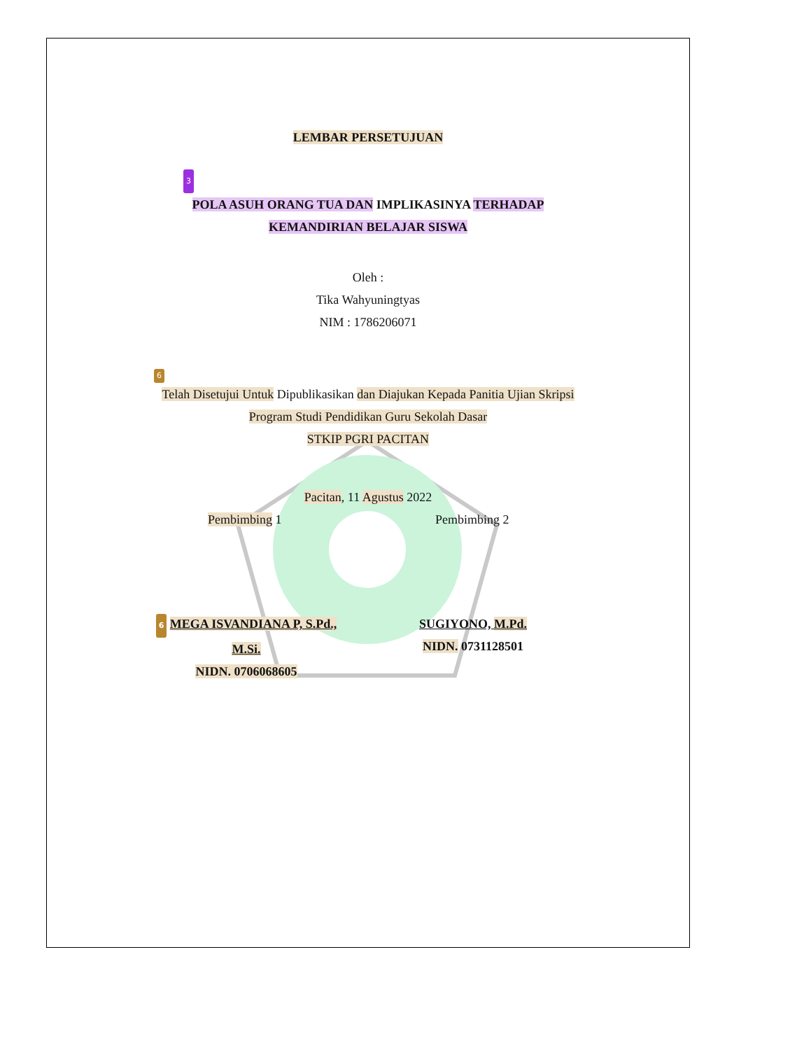LEMBAR PERSETUJUAN
3
POLA ASUH ORANG TUA DAN IMPLIKASINYA TERHADAP
KEMANDIRIAN BELAJAR SISWA
Oleh :
Tika Wahyuningtyas
NIM : 1786206071
6
Telah Disetujui Untuk Dipublikasikan dan Diajukan Kepada Panitia Ujian Skripsi
Program Studi Pendidikan Guru Sekolah Dasar
STKIP PGRI PACITAN
Pacitan, 11 Agustus 2022
Pembimbing 1 Pembimbing 2
6 MEGA ISVANDIANA P, S.Pd., M.Si.
NIDN. 0706068605
SUGIYONO, M.Pd.
NIDN. 0731128501